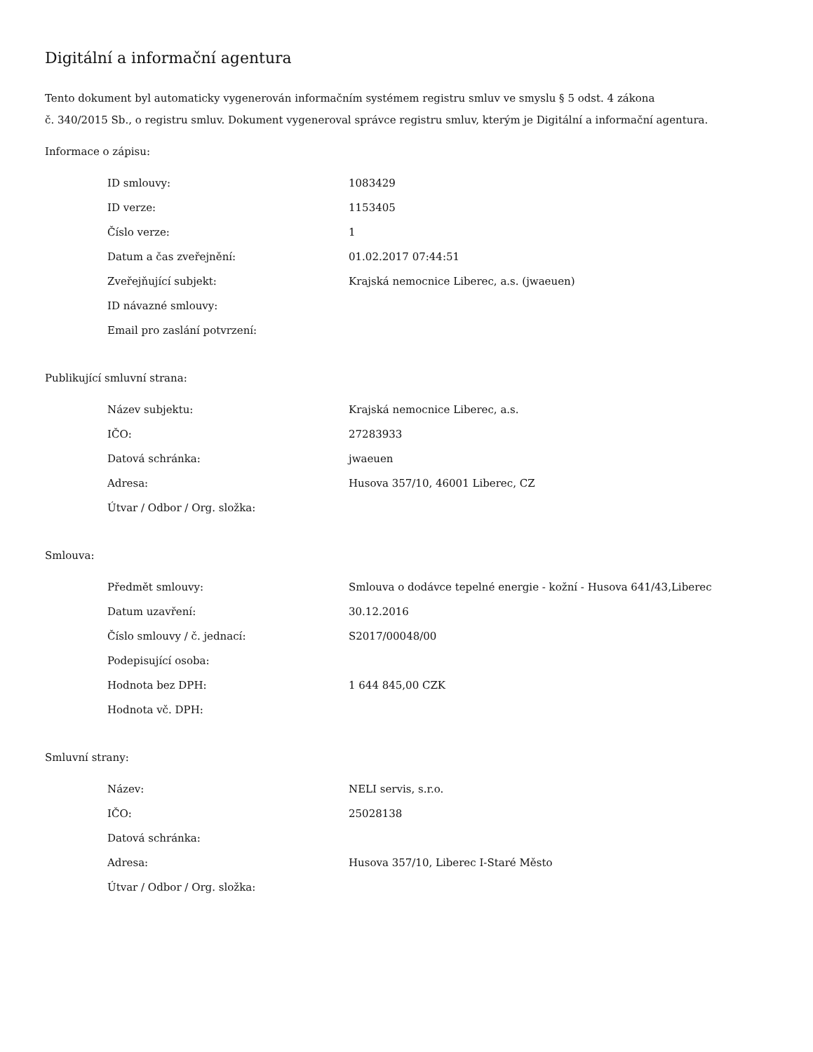Digitální a informační agentura
Tento dokument byl automaticky vygenerován informačním systémem registru smluv ve smyslu § 5 odst. 4 zákona
č. 340/2015 Sb., o registru smluv. Dokument vygeneroval správce registru smluv, kterým je Digitální a informační agentura.
Informace o zápisu:
| ID smlouvy: | 1083429 |
| ID verze: | 1153405 |
| Číslo verze: | 1 |
| Datum a čas zveřejnění: | 01.02.2017 07:44:51 |
| Zveřejňující subjekt: | Krajská nemocnice Liberec, a.s. (jwaeuen) |
| ID návazné smlouvy: | |
| Email pro zaslání potvrzení: | |
Publikující smluvní strana:
| Název subjektu: | Krajská nemocnice Liberec, a.s. |
| IČO: | 27283933 |
| Datová schránka: | jwaeuen |
| Adresa: | Husova 357/10, 46001 Liberec, CZ |
| Útvar / Odbor / Org. složka: | |
Smlouva:
| Předmět smlouvy: | Smlouva o dodávce tepelné energie - kožní - Husova 641/43,Liberec |
| Datum uzavření: | 30.12.2016 |
| Číslo smlouvy / č. jednací: | S2017/00048/00 |
| Podepisující osoba: | |
| Hodnota bez DPH: | 1 644 845,00 CZK |
| Hodnota vč. DPH: | |
Smluvní strany:
| Název: | NELI servis, s.r.o. |
| IČO: | 25028138 |
| Datová schránka: | |
| Adresa: | Husova 357/10, Liberec I-Staré Město |
| Útvar / Odbor / Org. složka: | |